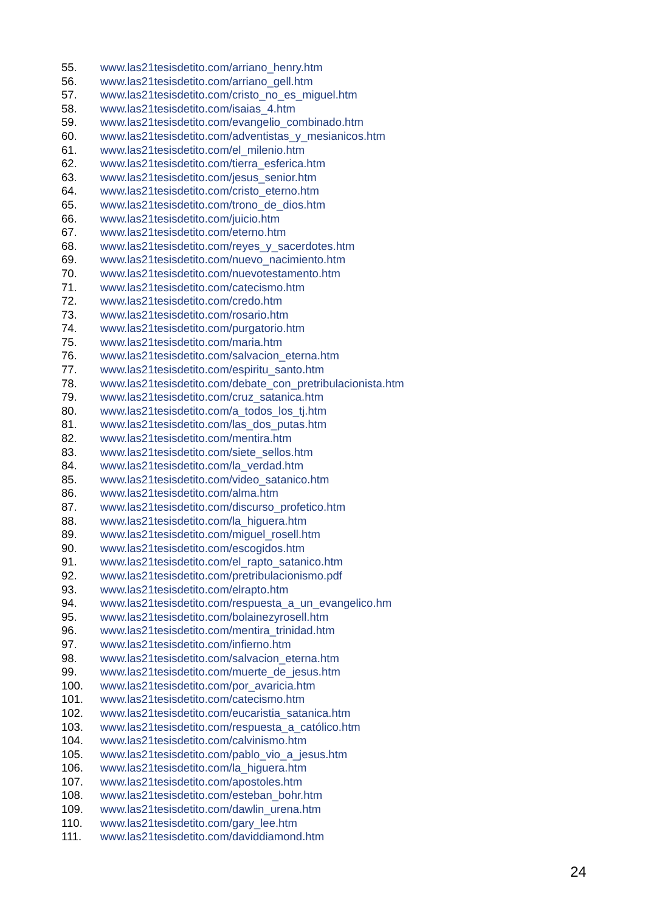55. www.las21tesisdetito.com/arriano_henry.htm
56. www.las21tesisdetito.com/arriano_gell.htm
57. www.las21tesisdetito.com/cristo_no_es_miguel.htm
58. www.las21tesisdetito.com/isaias_4.htm
59. www.las21tesisdetito.com/evangelio_combinado.htm
60. www.las21tesisdetito.com/adventistas_y_mesianicos.htm
61. www.las21tesisdetito.com/el_milenio.htm
62. www.las21tesisdetito.com/tierra_esferica.htm
63. www.las21tesisdetito.com/jesus_senior.htm
64. www.las21tesisdetito.com/cristo_eterno.htm
65. www.las21tesisdetito.com/trono_de_dios.htm
66. www.las21tesisdetito.com/juicio.htm
67. www.las21tesisdetito.com/eterno.htm
68. www.las21tesisdetito.com/reyes_y_sacerdotes.htm
69. www.las21tesisdetito.com/nuevo_nacimiento.htm
70. www.las21tesisdetito.com/nuevotestamento.htm
71. www.las21tesisdetito.com/catecismo.htm
72. www.las21tesisdetito.com/credo.htm
73. www.las21tesisdetito.com/rosario.htm
74. www.las21tesisdetito.com/purgatorio.htm
75. www.las21tesisdetito.com/maria.htm
76. www.las21tesisdetito.com/salvacion_eterna.htm
77. www.las21tesisdetito.com/espiritu_santo.htm
78. www.las21tesisdetito.com/debate_con_pretribulacionista.htm
79. www.las21tesisdetito.com/cruz_satanica.htm
80. www.las21tesisdetito.com/a_todos_los_tj.htm
81. www.las21tesisdetito.com/las_dos_putas.htm
82. www.las21tesisdetito.com/mentira.htm
83. www.las21tesisdetito.com/siete_sellos.htm
84. www.las21tesisdetito.com/la_verdad.htm
85. www.las21tesisdetito.com/video_satanico.htm
86. www.las21tesisdetito.com/alma.htm
87. www.las21tesisdetito.com/discurso_profetico.htm
88. www.las21tesisdetito.com/la_higuera.htm
89. www.las21tesisdetito.com/miguel_rosell.htm
90. www.las21tesisdetito.com/escogidos.htm
91. www.las21tesisdetito.com/el_rapto_satanico.htm
92. www.las21tesisdetito.com/pretribulacionismo.pdf
93. www.las21tesisdetito.com/elrapto.htm
94. www.las21tesisdetito.com/respuesta_a_un_evangelico.hm
95. www.las21tesisdetito.com/bolainezyrosell.htm
96. www.las21tesisdetito.com/mentira_trinidad.htm
97. www.las21tesisdetito.com/infierno.htm
98. www.las21tesisdetito.com/salvacion_eterna.htm
99. www.las21tesisdetito.com/muerte_de_jesus.htm
100. www.las21tesisdetito.com/por_avaricia.htm
101. www.las21tesisdetito.com/catecismo.htm
102. www.las21tesisdetito.com/eucaristia_satanica.htm
103. www.las21tesisdetito.com/respuesta_a_católico.htm
104. www.las21tesisdetito.com/calvinismo.htm
105. www.las21tesisdetito.com/pablo_vio_a_jesus.htm
106. www.las21tesisdetito.com/la_higuera.htm
107. www.las21tesisdetito.com/apostoles.htm
108. www.las21tesisdetito.com/esteban_bohr.htm
109. www.las21tesisdetito.com/dawlin_urena.htm
110. www.las21tesisdetito.com/gary_lee.htm
111. www.las21tesisdetito.com/daviddiamond.htm
24